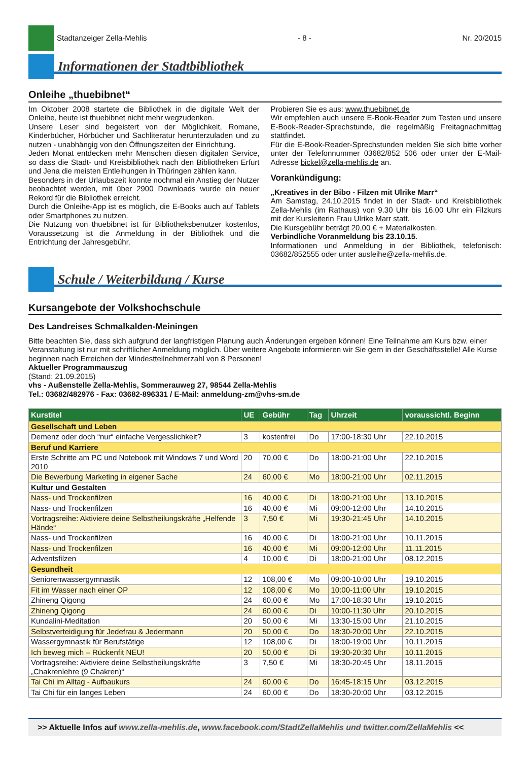Stadtanzeiger Zella-Mehlis - 8 - Nr. 20/2015
Informationen der Stadtbibliothek
Onleihe „thuebibnet“
Im Oktober 2008 startete die Bibliothek in die digitale Welt der Onleihe, heute ist thuebibnet nicht mehr wegzudenken.
Unsere Leser sind begeistert von der Möglichkeit, Romane, Kinderbücher, Hörbücher und Sachliteratur herunterzuladen und zu nutzen - unabhängig von den Öffnungszeiten der Einrichtung.
Jeden Monat entdecken mehr Menschen diesen digitalen Service, so dass die Stadt- und Kreisbibliothek nach den Bibliotheken Erfurt und Jena die meisten Entleihungen in Thüringen zählen kann.
Besonders in der Urlaubszeit konnte nochmal ein Anstieg der Nutzer beobachtet werden, mit über 2900 Downloads wurde ein neuer Rekord für die Bibliothek erreicht.
Durch die Onleihe-App ist es möglich, die E-Books auch auf Tablets oder Smartphones zu nutzen.
Die Nutzung von thuebibnet ist für Bibliotheksbenutzer kostenlos, Voraussetzung ist die Anmeldung in der Bibliothek und die Entrichtung der Jahresgebühr.
Probieren Sie es aus: www.thuebibnet.de
Wir empfehlen auch unsere E-Book-Reader zum Testen und unsere E-Book-Reader-Sprechstunde, die regelmäßig Freitagnachmittag stattfindet.
Für die E-Book-Reader-Sprechstunden melden Sie sich bitte vorher unter der Telefonnummer 03682/852 506 oder unter der E-Mail-Adresse bickel@zella-mehlis.de an.
Vorankündigung:
„Kreatives in der Bibo - Filzen mit Ulrike Marr“
Am Samstag, 24.10.2015 findet in der Stadt- und Kreisbibliothek Zella-Mehlis (im Rathaus) von 9.30 Uhr bis 16.00 Uhr ein Filzkurs mit der Kursleiterin Frau Ulrike Marr statt.
Die Kursgebühr beträgt 20,00 € + Materialkosten.
Verbindliche Voranmeldung bis 23.10.15.
Informationen und Anmeldung in der Bibliothek, telefonisch: 03682/852555 oder unter ausleihe@zella-mehlis.de.
Schule / Weiterbildung / Kurse
Kursangebote der Volkshochschule
Des Landreises Schmalkalden-Meiningen
Bitte beachten Sie, dass sich aufgrund der langfristigen Planung auch Änderungen ergeben können! Eine Teilnahme am Kurs bzw. einer Veranstaltung ist nur mit schriftlicher Anmeldung möglich. Über weitere Angebote informieren wir Sie gern in der Geschäftsstelle! Alle Kurse beginnen nach Erreichen der Mindestteilnehmerzahl von 8 Personen!
Aktueller Programmauszug
(Stand: 21.09.2015)
vhs - Außenstelle Zella-Mehlis, Sommerauweg 27, 98544 Zella-Mehlis
Tel.: 03682/482976 - Fax: 03682-896331 / E-Mail: anmeldung-zm@vhs-sm.de
| Kurstitel | UE | Gebühr | Tag | Uhrzeit | voraussichtl. Beginn |
| --- | --- | --- | --- | --- | --- |
| Gesellschaft und Leben | | | | | |
| Demenz oder doch “nur“ einfache Vergesslichkeit? | 3 | kostenfrei | Do | 17:00-18:30 Uhr | 22.10.2015 |
| Beruf und Karriere | | | | | |
| Erste Schritte am PC und Notebook mit Windows 7 und Word 2010 | 20 | 70,00 € | Do | 18:00-21:00 Uhr | 22.10.2015 |
| Die Bewerbung Marketing in eigener Sache | 24 | 60,00 € | Mo | 18:00-21:00 Uhr | 02.11.2015 |
| Kultur und Gestalten | | | | | |
| Nass- und Trockenfilzen | 16 | 40,00 € | Di | 18:00-21:00 Uhr | 13.10.2015 |
| Nass- und Trockenfilzen | 16 | 40,00 € | Mi | 09:00-12:00 Uhr | 14.10.2015 |
| Vortragsreihe: Aktiviere deine Selbstheilungskräfte „Helfende Hände“ | 3 | 7,50 € | Mi | 19:30-21:45 Uhr | 14.10.2015 |
| Nass- und Trockenfilzen | 16 | 40,00 € | Di | 18:00-21:00 Uhr | 10.11.2015 |
| Nass- und Trockenfilzen | 16 | 40,00 € | Mi | 09:00-12:00 Uhr | 11.11.2015 |
| Adventsfilzen | 4 | 10,00 € | Di | 18:00-21:00 Uhr | 08.12.2015 |
| Gesundheit | | | | | |
| Seniorenwassergymnastik | 12 | 108,00 € | Mo | 09:00-10:00 Uhr | 19.10.2015 |
| Fit im Wasser nach einer OP | 12 | 108,00 € | Mo | 10:00-11:00 Uhr | 19.10.2015 |
| Zhineng Qigong | 24 | 60,00 € | Mo | 17:00-18:30 Uhr | 19.10.2015 |
| Zhineng Qigong | 24 | 60,00 € | Di | 10:00-11:30 Uhr | 20.10.2015 |
| Kundalini-Meditation | 20 | 50,00 € | Mi | 13:30-15:00 Uhr | 21.10.2015 |
| Selbstverteidigung für Jedefrau & Jedermann | 20 | 50,00 € | Do | 18:30-20:00 Uhr | 22.10.2015 |
| Wassergymnastik für Berufstätige | 12 | 108,00 € | Di | 18:00-19:00 Uhr | 10.11.2015 |
| Ich beweg mich – Rückenfit NEU! | 20 | 50,00 € | Di | 19:30-20:30 Uhr | 10.11.2015 |
| Vortragsreihe: Aktiviere deine Selbstheilungskräfte „Chakrenlehre (9 Chakren)“ | 3 | 7,50 € | Mi | 18:30-20:45 Uhr | 18.11.2015 |
| Tai Chi im Alltag - Aufbaukurs | 24 | 60,00 € | Do | 16:45-18:15 Uhr | 03.12.2015 |
| Tai Chi für ein langes Leben | 24 | 60,00 € | Do | 18:30-20:00 Uhr | 03.12.2015 |
>> Aktuelle Infos auf www.zella-mehlis.de, www.facebook.com/StadtZellaMehlis und twitter.com/ZellaMehlis <<